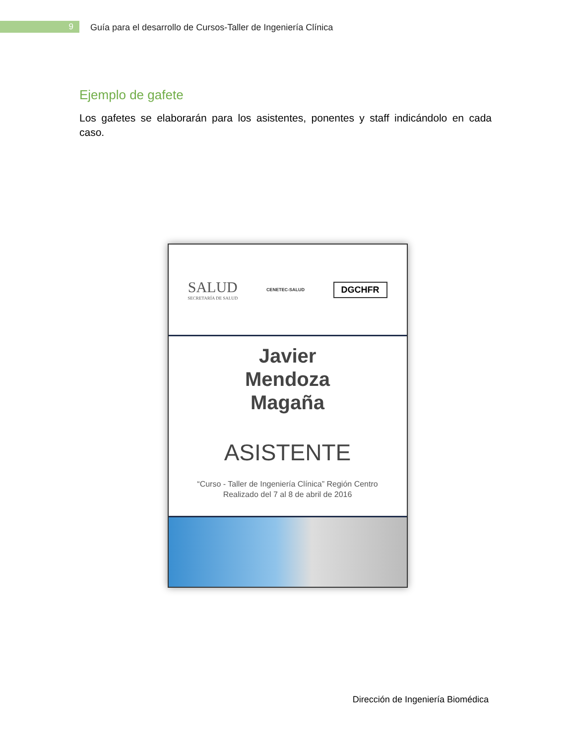9
Guía para el desarrollo de Cursos-Taller de Ingeniería Clínica
Ejemplo de gafete
Los gafetes se elaborarán para los asistentes, ponentes y staff indicándolo en cada caso.
SALUD
SECRETARÍA DE SALUD
CENETEC-SALUD
DGCHFR
Javier
Mendoza
Magaña
ASISTENTE
“Curso - Taller de Ingeniería Clínica” Región Centro
Realizado del 7 al 8 de abril de 2016
Dirección de Ingeniería Biomédica